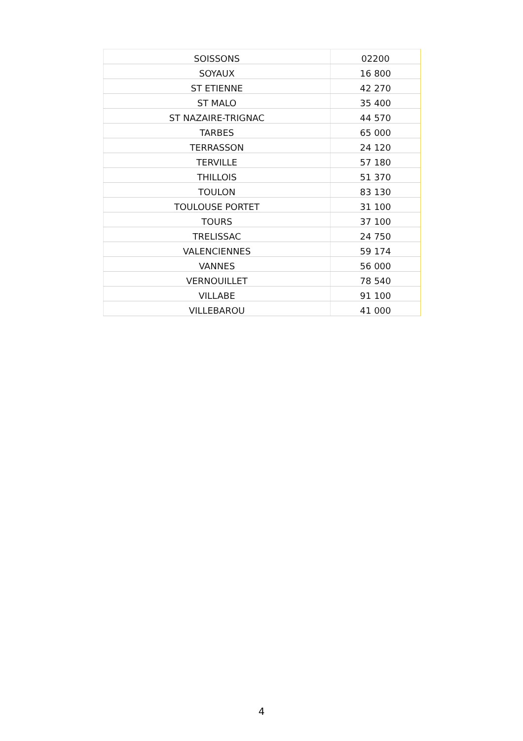| SOISSONS | 02200 |
| SOYAUX | 16 800 |
| ST ETIENNE | 42 270 |
| ST MALO | 35 400 |
| ST NAZAIRE-TRIGNAC | 44 570 |
| TARBES | 65 000 |
| TERRASSON | 24 120 |
| TERVILLE | 57 180 |
| THILLOIS | 51 370 |
| TOULON | 83 130 |
| TOULOUSE PORTET | 31 100 |
| TOURS | 37 100 |
| TRELISSAC | 24 750 |
| VALENCIENNES | 59 174 |
| VANNES | 56 000 |
| VERNOUILLET | 78 540 |
| VILLABE | 91 100 |
| VILLEBAROU | 41 000 |
4